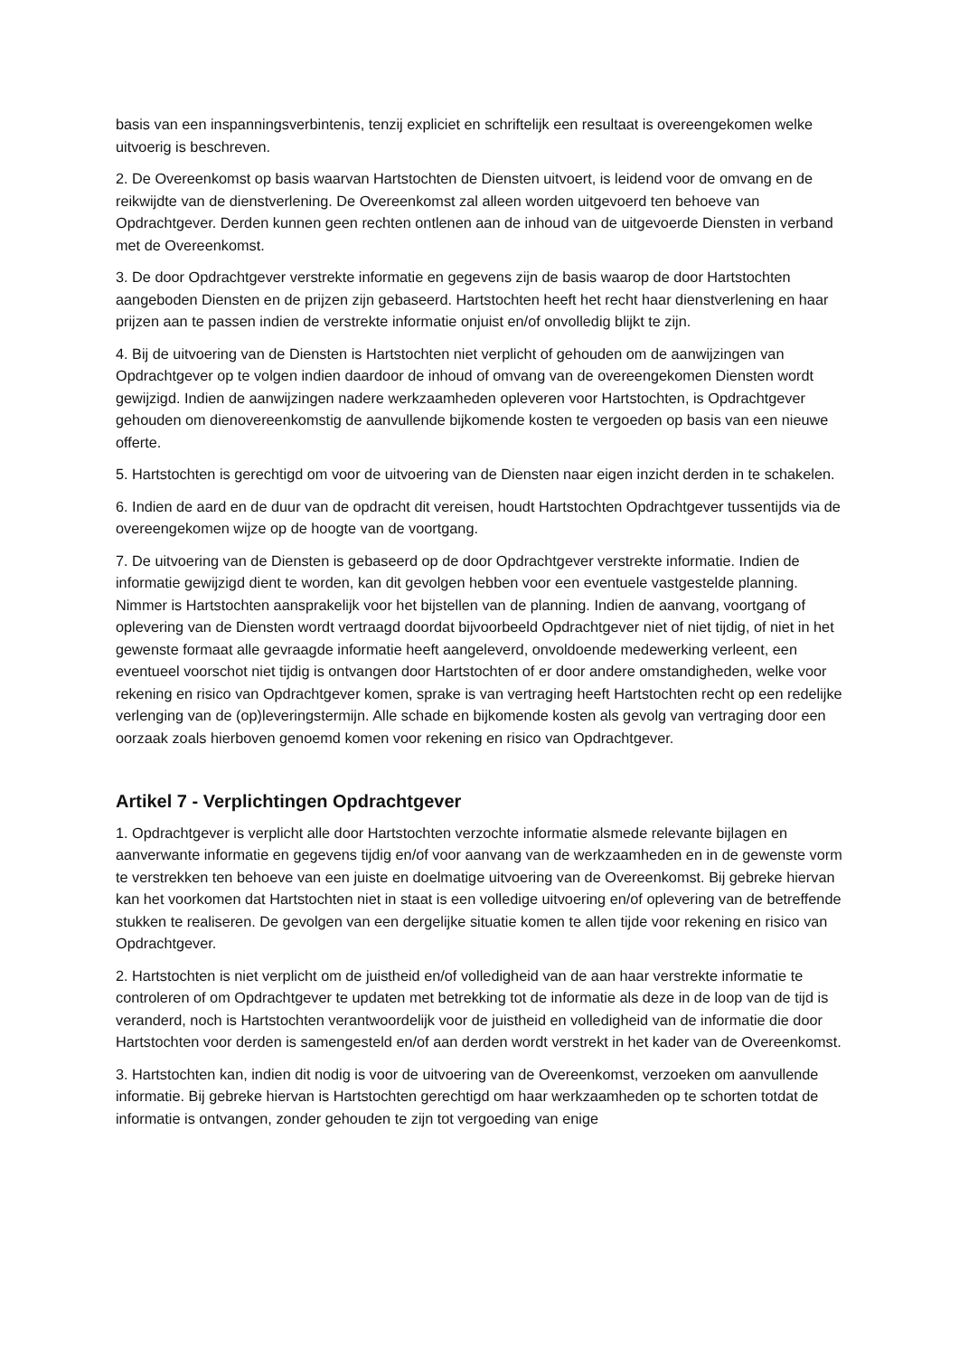basis van een inspanningsverbintenis, tenzij expliciet en schriftelijk een resultaat is overeengekomen welke uitvoerig is beschreven.
2. De Overeenkomst op basis waarvan Hartstochten de Diensten uitvoert, is leidend voor de omvang en de reikwijdte van de dienstverlening. De Overeenkomst zal alleen worden uitgevoerd ten behoeve van Opdrachtgever. Derden kunnen geen rechten ontlenen aan de inhoud van de uitgevoerde Diensten in verband met de Overeenkomst.
3. De door Opdrachtgever verstrekte informatie en gegevens zijn de basis waarop de door Hartstochten aangeboden Diensten en de prijzen zijn gebaseerd. Hartstochten heeft het recht haar dienstverlening en haar prijzen aan te passen indien de verstrekte informatie onjuist en/of onvolledig blijkt te zijn.
4. Bij de uitvoering van de Diensten is Hartstochten niet verplicht of gehouden om de aanwijzingen van Opdrachtgever op te volgen indien daardoor de inhoud of omvang van de overeengekomen Diensten wordt gewijzigd. Indien de aanwijzingen nadere werkzaamheden opleveren voor Hartstochten, is Opdrachtgever gehouden om dienovereenkomstig de aanvullende bijkomende kosten te vergoeden op basis van een nieuwe offerte.
5. Hartstochten is gerechtigd om voor de uitvoering van de Diensten naar eigen inzicht derden in te schakelen.
6. Indien de aard en de duur van de opdracht dit vereisen, houdt Hartstochten Opdrachtgever tussentijds via de overeengekomen wijze op de hoogte van de voortgang.
7. De uitvoering van de Diensten is gebaseerd op de door Opdrachtgever verstrekte informatie. Indien de informatie gewijzigd dient te worden, kan dit gevolgen hebben voor een eventuele vastgestelde planning. Nimmer is Hartstochten aansprakelijk voor het bijstellen van de planning. Indien de aanvang, voortgang of oplevering van de Diensten wordt vertraagd doordat bijvoorbeeld Opdrachtgever niet of niet tijdig, of niet in het gewenste formaat alle gevraagde informatie heeft aangeleverd, onvoldoende medewerking verleent, een eventueel voorschot niet tijdig is ontvangen door Hartstochten of er door andere omstandigheden, welke voor rekening en risico van Opdrachtgever komen, sprake is van vertraging heeft Hartstochten recht op een redelijke verlenging van de (op)leveringstermijn. Alle schade en bijkomende kosten als gevolg van vertraging door een oorzaak zoals hierboven genoemd komen voor rekening en risico van Opdrachtgever.
Artikel 7 - Verplichtingen Opdrachtgever
1. Opdrachtgever is verplicht alle door Hartstochten verzochte informatie alsmede relevante bijlagen en aanverwante informatie en gegevens tijdig en/of voor aanvang van de werkzaamheden en in de gewenste vorm te verstrekken ten behoeve van een juiste en doelmatige uitvoering van de Overeenkomst. Bij gebreke hiervan kan het voorkomen dat Hartstochten niet in staat is een volledige uitvoering en/of oplevering van de betreffende stukken te realiseren. De gevolgen van een dergelijke situatie komen te allen tijde voor rekening en risico van Opdrachtgever.
2. Hartstochten is niet verplicht om de juistheid en/of volledigheid van de aan haar verstrekte informatie te controleren of om Opdrachtgever te updaten met betrekking tot de informatie als deze in de loop van de tijd is veranderd, noch is Hartstochten verantwoordelijk voor de juistheid en volledigheid van de informatie die door Hartstochten voor derden is samengesteld en/of aan derden wordt verstrekt in het kader van de Overeenkomst.
3. Hartstochten kan, indien dit nodig is voor de uitvoering van de Overeenkomst, verzoeken om aanvullende informatie. Bij gebreke hiervan is Hartstochten gerechtigd om haar werkzaamheden op te schorten totdat de informatie is ontvangen, zonder gehouden te zijn tot vergoeding van enige